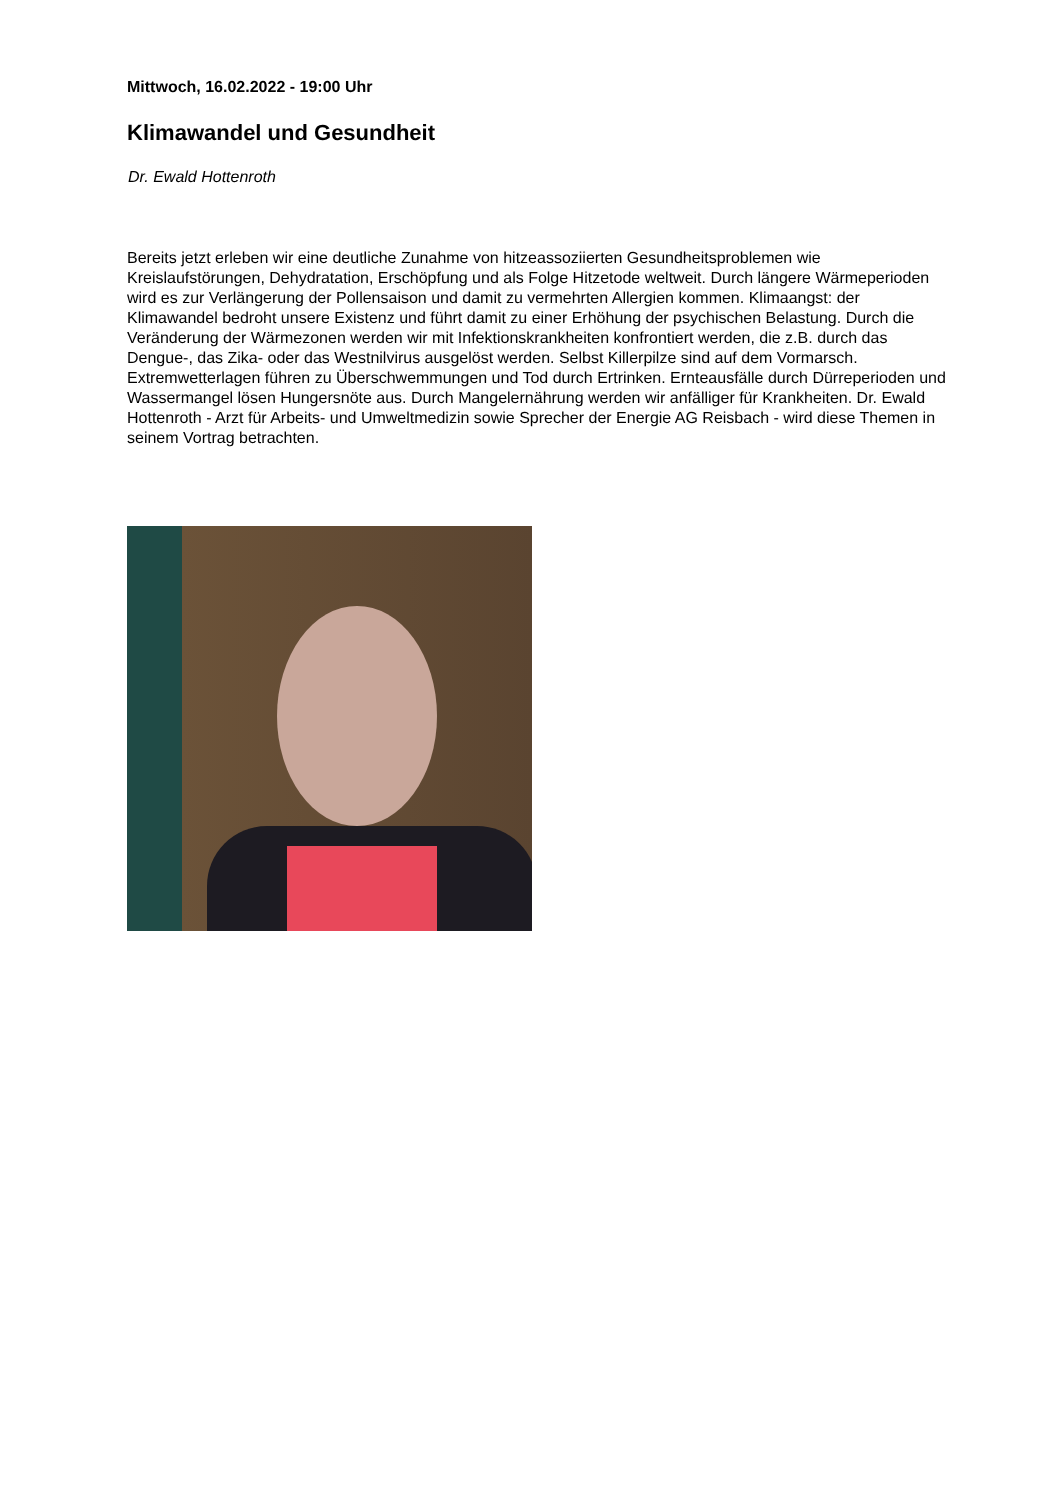Mittwoch, 16.02.2022 - 19:00 Uhr
Klimawandel und Gesundheit
Dr. Ewald Hottenroth
Bereits jetzt erleben wir eine deutliche Zunahme von hitzeassoziierten Gesundheitsproblemen wie Kreislaufstörungen, Dehydratation, Erschöpfung und als Folge Hitzetode weltweit. Durch längere Wärmeperioden wird es zur Verlängerung der Pollensaison und damit zu vermehrten Allergien kommen. Klimaangst: der Klimawandel bedroht unsere Existenz und führt damit zu einer Erhöhung der psychischen Belastung. Durch die Veränderung der Wärmezonen werden wir mit Infektionskrankheiten konfrontiert werden, die z.B. durch das Dengue-, das Zika- oder das Westnilvirus ausgelöst werden. Selbst Killerpilze sind auf dem Vormarsch. Extremwetterlagen führen zu Überschwemmungen und Tod durch Ertrinken. Ernteausfälle durch Dürreperioden und Wassermangel lösen Hungersnöte aus. Durch Mangelernährung werden wir anfälliger für Krankheiten. Dr. Ewald Hottenroth - Arzt für Arbeits- und Umweltmedizin sowie Sprecher der Energie AG Reisbach - wird diese Themen in seinem Vortrag betrachten.